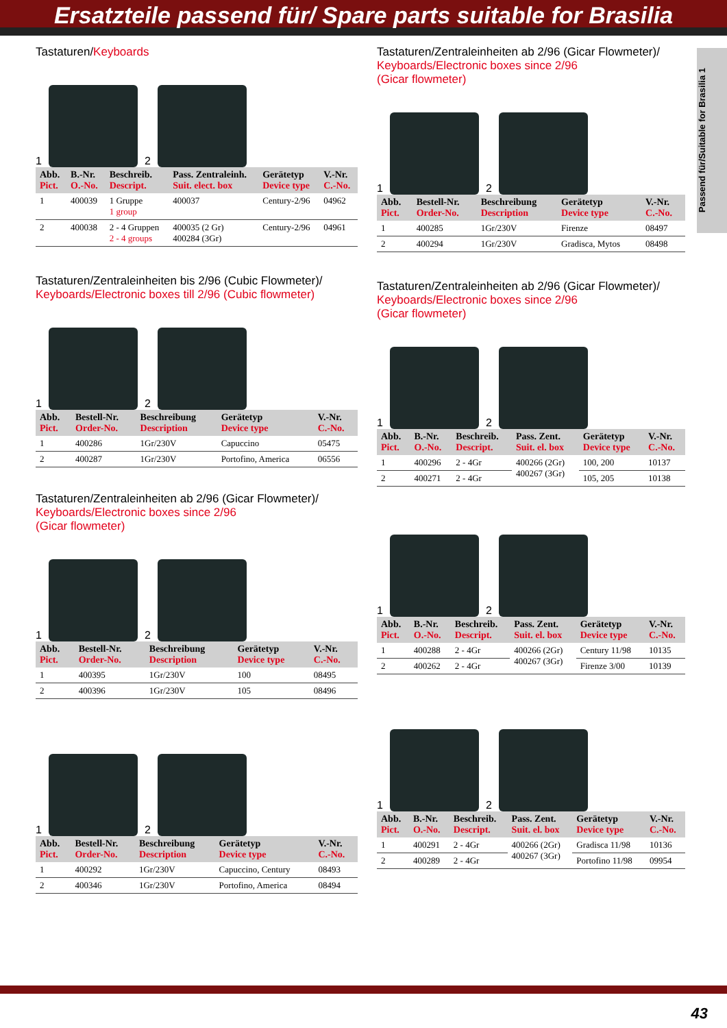Ersatzteile passend für/ Spare parts suitable for Brasilia
Passend für/Suitable for Brasilia 1
Tastaturen/Keyboards
1
2
| Abb. Pict. | B.-Nr. O.-No. | Beschreib. Descript. | Pass. Zentraleinh. Suit. elect. box | Gerätetyp Device type | V.-Nr. C.-No. |
| --- | --- | --- | --- | --- | --- |
| 1 | 400039 | 1 Gruppe 1 group | 400037 | Century-2/96 | 04962 |
| 2 | 400038 | 2 - 4 Gruppen 2 - 4 groups | 400035 (2 Gr) 400284 (3Gr) | Century-2/96 | 04961 |
Tastaturen/Zentraleinheiten bis 2/96 (Cubic Flowmeter)/
Keyboards/Electronic boxes till 2/96 (Cubic flowmeter)
1
2
| Abb. Pict. | Bestell-Nr. Order-No. | Beschreibung Description | Gerätetyp Device type | V.-Nr. C.-No. |
| --- | --- | --- | --- | --- |
| 1 | 400286 | 1Gr/230V | Capuccino | 05475 |
| 2 | 400287 | 1Gr/230V | Portofino, America | 06556 |
Tastaturen/Zentraleinheiten ab 2/96 (Gicar Flowmeter)/
Keyboards/Electronic boxes since 2/96
(Gicar flowmeter)
1
2
| Abb. Pict. | Bestell-Nr. Order-No. | Beschreibung Description | Gerätetyp Device type | V.-Nr. C.-No. |
| --- | --- | --- | --- | --- |
| 1 | 400395 | 1Gr/230V | 100 | 08495 |
| 2 | 400396 | 1Gr/230V | 105 | 08496 |
1
2
| Abb. Pict. | Bestell-Nr. Order-No. | Beschreibung Description | Gerätetyp Device type | V.-Nr. C.-No. |
| --- | --- | --- | --- | --- |
| 1 | 400292 | 1Gr/230V | Capuccino, Century | 08493 |
| 2 | 400346 | 1Gr/230V | Portofino, America | 08494 |
Tastaturen/Zentraleinheiten ab 2/96 (Gicar Flowmeter)/
Keyboards/Electronic boxes since 2/96
(Gicar flowmeter)
1
2
| Abb. Pict. | Bestell-Nr. Order-No. | Beschreibung Description | Gerätetyp Device type | V.-Nr. C.-No. |
| --- | --- | --- | --- | --- |
| 1 | 400285 | 1Gr/230V | Firenze | 08497 |
| 2 | 400294 | 1Gr/230V | Gradisca, Mytos | 08498 |
Tastaturen/Zentraleinheiten ab 2/96 (Gicar Flowmeter)/
Keyboards/Electronic boxes since 2/96
(Gicar flowmeter)
1
2
| Abb. Pict. | B.-Nr. O.-No. | Beschreib. Descript. | Pass. Zent. Suit. el. box | Gerätetyp Device type | V.-Nr. C.-No. |
| --- | --- | --- | --- | --- | --- |
| 1 | 400296 | 2 - 4Gr | 400266 (2Gr) 400267 (3Gr) | 100, 200 | 10137 |
| 2 | 400271 | 2 - 4Gr | | 105, 205 | 10138 |
1
2
| Abb. Pict. | B.-Nr. O.-No. | Beschreib. Descript. | Pass. Zent. Suit. el. box | Gerätetyp Device type | V.-Nr. C.-No. |
| --- | --- | --- | --- | --- | --- |
| 1 | 400288 | 2 - 4Gr | 400266 (2Gr) 400267 (3Gr) | Century 11/98 | 10135 |
| 2 | 400262 | 2 - 4Gr | | Firenze 3/00 | 10139 |
1
2
| Abb. Pict. | B.-Nr. O.-No. | Beschreib. Descript. | Pass. Zent. Suit. el. box | Gerätetyp Device type | V.-Nr. C.-No. |
| --- | --- | --- | --- | --- | --- |
| 1 | 400291 | 2 - 4Gr | 400266 (2Gr) 400267 (3Gr) | Gradisca 11/98 | 10136 |
| 2 | 400289 | 2 - 4Gr | | Portofino 11/98 | 09954 |
43